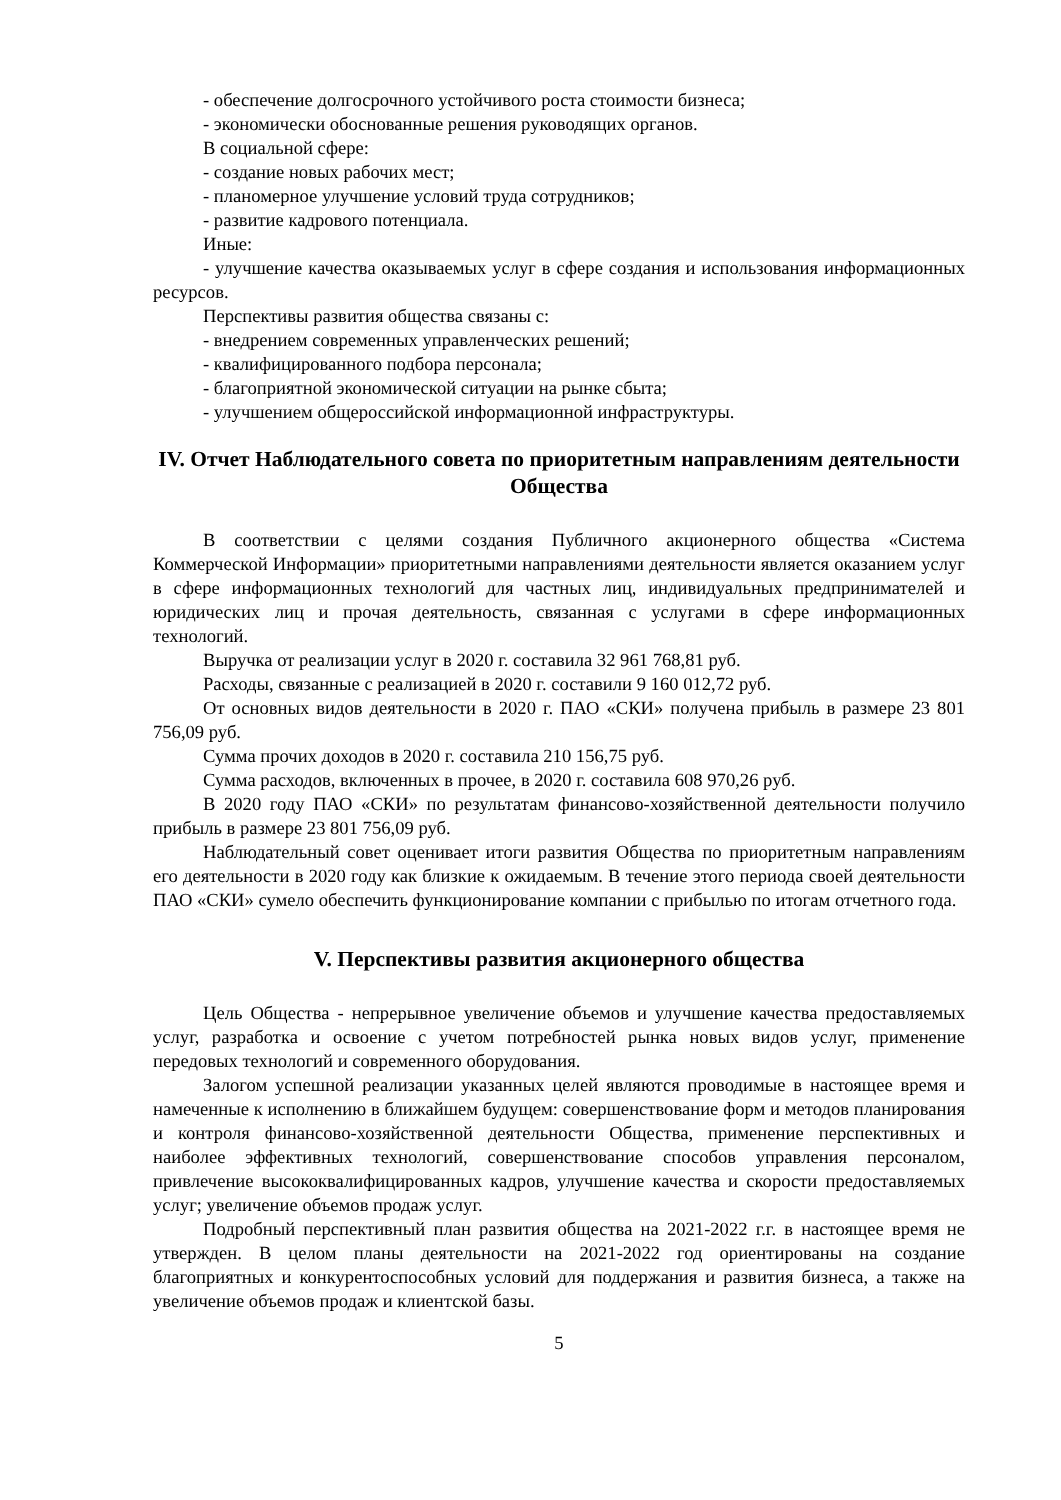- обеспечение долгосрочного устойчивого роста стоимости бизнеса;
- экономически обоснованные решения руководящих органов.
В социальной сфере:
- создание новых рабочих мест;
- планомерное улучшение условий труда сотрудников;
- развитие кадрового потенциала.
Иные:
- улучшение качества оказываемых услуг в сфере создания и использования информационных ресурсов.
Перспективы развития общества связаны с:
- внедрением современных управленческих решений;
- квалифицированного подбора персонала;
- благоприятной экономической ситуации на рынке сбыта;
- улучшением общероссийской информационной инфраструктуры.
IV. Отчет Наблюдательного совета по приоритетным направлениям деятельности Общества
В соответствии с целями создания Публичного акционерного общества «Система Коммерческой Информации» приоритетными направлениями деятельности является оказанием услуг в сфере информационных технологий для частных лиц, индивидуальных предпринимателей и юридических лиц и прочая деятельность, связанная с услугами в сфере информационных технологий.
Выручка от реализации услуг в 2020 г. составила 32 961 768,81 руб.
Расходы, связанные с реализацией в 2020 г. составили 9 160 012,72 руб.
От основных видов деятельности в 2020 г. ПАО «СКИ» получена прибыль в размере 23 801 756,09 руб.
Сумма прочих доходов в 2020 г. составила 210 156,75 руб.
Сумма расходов, включенных в прочее, в 2020 г. составила 608 970,26 руб.
В 2020 году ПАО «СКИ» по результатам финансово-хозяйственной деятельности получило прибыль в размере 23 801 756,09 руб.
Наблюдательный совет оценивает итоги развития Общества по приоритетным направлениям его деятельности в 2020 году как близкие к ожидаемым. В течение этого периода своей деятельности ПАО «СКИ» сумело обеспечить функционирование компании с прибылью по итогам отчетного года.
V. Перспективы развития акционерного общества
Цель Общества - непрерывное увеличение объемов и улучшение качества предоставляемых услуг, разработка и освоение с учетом потребностей рынка новых видов услуг, применение передовых технологий и современного оборудования.
Залогом успешной реализации указанных целей являются проводимые в настоящее время и намеченные к исполнению в ближайшем будущем: совершенствование форм и методов планирования и контроля финансово-хозяйственной деятельности Общества, применение перспективных и наиболее эффективных технологий, совершенствование способов управления персоналом, привлечение высококвалифицированных кадров, улучшение качества и скорости предоставляемых услуг; увеличение объемов продаж услуг.
Подробный перспективный план развития общества на 2021-2022 г.г. в настоящее время не утвержден. В целом планы деятельности на 2021-2022 год ориентированы на создание благоприятных и конкурентоспособных условий для поддержания и развития бизнеса, а также на увеличение объемов продаж и клиентской базы.
5